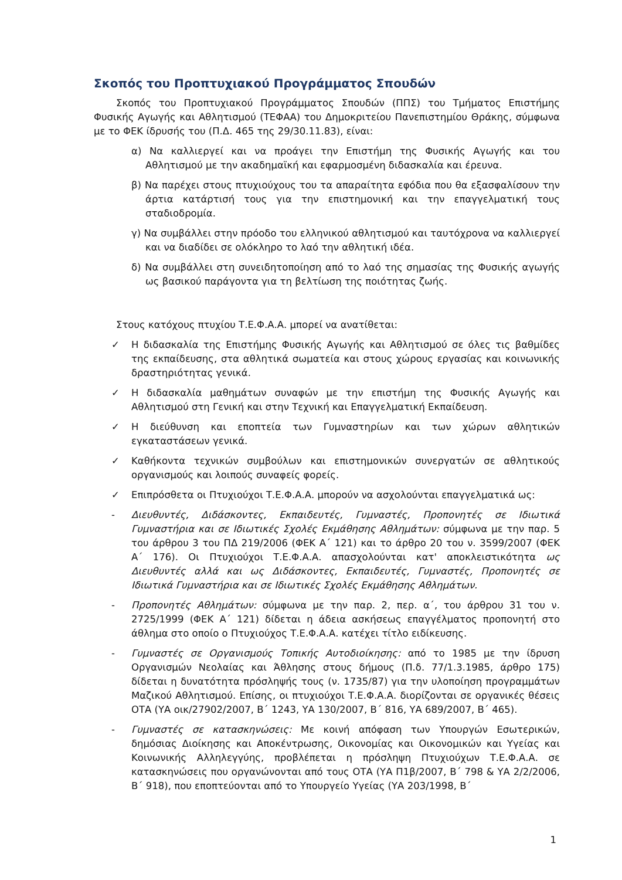Σκοπός του Προπτυχιακού Προγράμματος Σπουδών
Σκοπός του Προπτυχιακού Προγράμματος Σπουδών (ΠΠΣ) του Τμήματος Επιστήμης Φυσικής Αγωγής και Αθλητισμού (ΤΕΦΑΑ) του Δημοκριτείου Πανεπιστημίου Θράκης, σύμφωνα με το ΦΕΚ ίδρυσής του (Π.Δ. 465 της 29/30.11.83), είναι:
α) Να καλλιεργεί και να προάγει την Επιστήμη της Φυσικής Αγωγής και του Αθλητισμού με την ακαδημαϊκή και εφαρμοσμένη διδασκαλία και έρευνα.
β) Να παρέχει στους πτυχιούχους του τα απαραίτητα εφόδια που θα εξασφαλίσουν την άρτια κατάρτισή τους για την επιστημονική και την επαγγελματική τους σταδιοδρομία.
γ) Να συμβάλλει στην πρόοδο του ελληνικού αθλητισμού και ταυτόχρονα να καλλιεργεί και να διαδίδει σε ολόκληρο το λαό την αθλητική ιδέα.
δ) Να συμβάλλει στη συνειδητοποίηση από το λαό της σημασίας της Φυσικής αγωγής ως βασικού παράγοντα για τη βελτίωση της ποιότητας ζωής.
Στους κατόχους πτυχίου Τ.Ε.Φ.Α.Α. μπορεί να ανατίθεται:
✓ Η διδασκαλία της Επιστήμης Φυσικής Αγωγής και Αθλητισμού σε όλες τις βαθμίδες της εκπαίδευσης, στα αθλητικά σωματεία και στους χώρους εργασίας και κοινωνικής δραστηριότητας γενικά.
✓ Η διδασκαλία μαθημάτων συναφών με την επιστήμη της Φυσικής Αγωγής και Αθλητισμού στη Γενική και στην Τεχνική και Επαγγελματική Εκπαίδευση.
✓ Η διεύθυνση και εποπτεία των Γυμναστηρίων και των χώρων αθλητικών εγκαταστάσεων γενικά.
✓ Καθήκοντα τεχνικών συμβούλων και επιστημονικών συνεργατών σε αθλητικούς οργανισμούς και λοιπούς συναφείς φορείς.
✓ Επιπρόσθετα οι Πτυχιούχοι Τ.Ε.Φ.Α.Α. μπορούν να ασχολούνται επαγγελματικά ως:
- Διευθυντές, Διδάσκοντες, Εκπαιδευτές, Γυμναστές, Προπονητές σε Ιδιωτικά Γυμναστήρια και σε Ιδιωτικές Σχολές Εκμάθησης Αθλημάτων: σύμφωνα με την παρ. 5 του άρθρου 3 του ΠΔ 219/2006 (ΦΕΚ Α΄ 121) και το άρθρο 20 του ν. 3599/2007 (ΦΕΚ Α΄ 176). Οι Πτυχιούχοι Τ.Ε.Φ.Α.Α. απασχολούνται κατ' αποκλειστικότητα ως Διευθυντές αλλά και ως Διδάσκοντες, Εκπαιδευτές, Γυμναστές, Προπονητές σε Ιδιωτικά Γυμναστήρια και σε Ιδιωτικές Σχολές Εκμάθησης Αθλημάτων.
- Προπονητές Αθλημάτων: σύμφωνα με την παρ. 2, περ. α΄, του άρθρου 31 του ν. 2725/1999 (ΦΕΚ Α΄ 121) δίδεται η άδεια ασκήσεως επαγγέλματος προπονητή στο άθλημα στο οποίο ο Πτυχιούχος Τ.Ε.Φ.Α.Α. κατέχει τίτλο ειδίκευσης.
- Γυμναστές σε Οργανισμούς Τοπικής Αυτοδιοίκησης: από το 1985 με την ίδρυση Οργανισμών Νεολαίας και Άθλησης στους δήμους (Π.δ. 77/1.3.1985, άρθρο 175) δίδεται η δυνατότητα πρόσληψής τους (ν. 1735/87) για την υλοποίηση προγραμμάτων Μαζικού Αθλητισμού. Επίσης, οι πτυχιούχοι Τ.Ε.Φ.Α.Α. διορίζονται σε οργανικές θέσεις ΟΤΑ (ΥΑ οικ/27902/2007, Β΄ 1243, ΥΑ 130/2007, Β΄ 816, ΥΑ 689/2007, Β΄ 465).
- Γυμναστές σε κατασκηνώσεις: Με κοινή απόφαση των Υπουργών Εσωτερικών, δημόσιας Διοίκησης και Αποκέντρωσης, Οικονομίας και Οικονομικών και Υγείας και Κοινωνικής Αλληλεγγύης, προβλέπεται η πρόσληψη Πτυχιούχων Τ.Ε.Φ.Α.Α. σε κατασκηνώσεις που οργανώνονται από τους ΟΤΑ (ΥΑ Π1β/2007, Β΄ 798 & ΥΑ 2/2/2006, Β΄ 918), που εποπτεύονται από το Υπουργείο Υγείας (ΥΑ 203/1998, Β΄
1